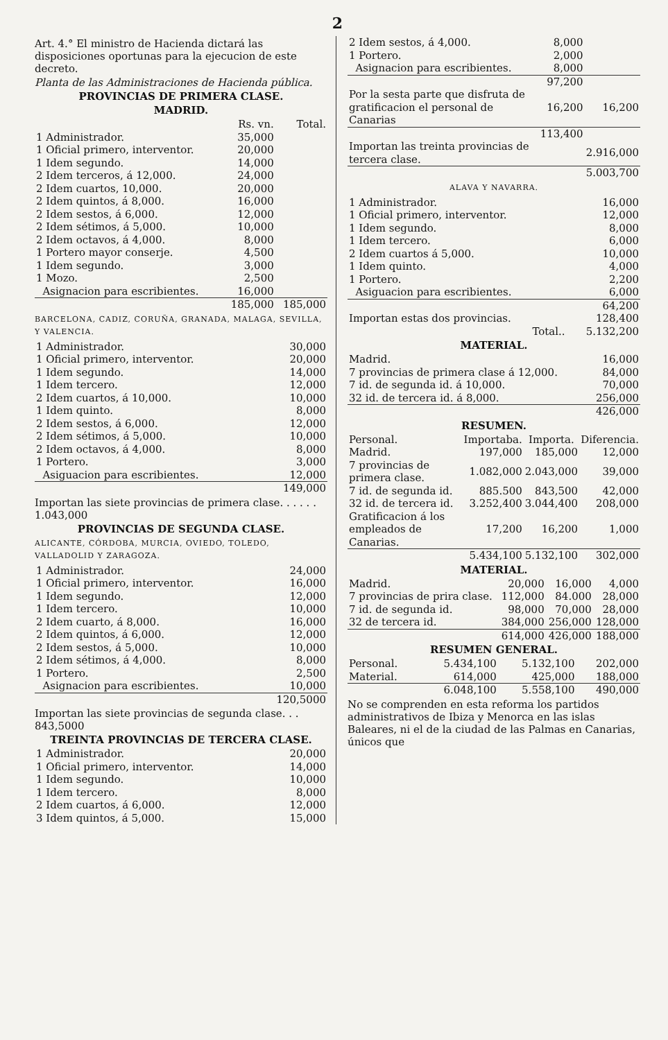2
Art. 4.° El ministro de Hacienda dictará las disposiciones oportunas para la ejecucion de este decreto.
Planta de las Administraciones de Hacienda pública.
PROVINCIAS DE PRIMERA CLASE.
MADRID.
| | Rs. vn. | Total. |
| --- | --- | --- |
| 1 Administrador. | 35,000 | |
| 1 Oficial primero, interventor. | 20,000 | |
| 1 Idem segundo. | 14,000 | |
| 2 Idem terceros, á 12,000. | 24,000 | |
| 2 Idem cuartos, 10,000. | 20,000 | |
| 2 Idem quintos, á 8,000. | 16,000 | |
| 2 Idem sestos, á 6,000. | 12,000 | |
| 2 Idem sétimos, á 5,000. | 10,000 | |
| 2 Idem octavos, á 4,000. | 8,000 | |
| 1 Portero mayor conserje. | 4,500 | |
| 1 Idem segundo. | 3,000 | |
| 1 Mozo. | 2,500 | |
| Asignacion para escribientes. | 16,000 | |
| | 185,000 | 185,000 |
BARCELONA, CADIZ, CORUÑA, GRANADA, MALAGA, SEVILLA, Y VALENCIA.
| 1 Administrador. | 30,000 |
| 1 Oficial primero, interventor. | 20,000 |
| 1 Idem segundo. | 14,000 |
| 1 Idem tercero. | 12,000 |
| 2 Idem cuartos, á 10,000. | 10,000 |
| 1 Idem quinto. | 8,000 |
| 2 Idem sestos, á 6,000. | 12,000 |
| 2 Idem sétimos, á 5,000. | 10,000 |
| 2 Idem octavos, á 4,000. | 8,000 |
| 1 Portero. | 3,000 |
| Asiguacion para escribientes. | 12,000 |
| | 149,000 |
Importan las siete provincias de primera clase. . . . . . 1.043,000
PROVINCIAS DE SEGUNDA CLASE.
ALICANTE, CÓRDOBA, MURCIA, OVIEDO, TOLEDO, VALLADOLID Y ZARAGOZA.
| 1 Administrador. | 24,000 |
| 1 Oficial primero, interventor. | 16,000 |
| 1 Idem segundo. | 12,000 |
| 1 Idem tercero. | 10,000 |
| 2 Idem cuarto, á 8,000. | 16,000 |
| 2 Idem quintos, á 6,000. | 12,000 |
| 2 Idem sestos, á 5,000. | 10,000 |
| 2 Idem sétimos, á 4,000. | 8,000 |
| 1 Portero. | 2,500 |
| Asignacion para escribientes. | 10,000 |
| | 120,5000 |
Importan las siete provincias de segunda clase. . . 843,5000
TREINTA PROVINCIAS DE TERCERA CLASE.
| 1 Administrador. | 20,000 |
| 1 Oficial primero, interventor. | 14,000 |
| 1 Idem segundo. | 10,000 |
| 1 Idem tercero. | 8,000 |
| 2 Idem cuartos, á 6,000. | 12,000 |
| 3 Idem quintos, á 5,000. | 15,000 |
| 2 Idem sestos, á 4,000. | 8,000 | |
| 1 Portero. | 2,000 | |
| Asignacion para escribientes. | 8,000 | |
| | 97,200 | |
| Por la sesta parte que disfruta de gratificacion el personal de Canarias | 16,200 | 16,200 |
| | 113,400 | |
| Importan las treinta provincias de tercera clase. | | 2.916,000 |
| | | 5.003,700 |
ALAVA Y NAVARRA.
| 1 Administrador. | 16,000 |
| 1 Oficial primero, interventor. | 12,000 |
| 1 Idem segundo. | 8,000 |
| 1 Idem tercero. | 6,000 |
| 2 Idem cuartos á 5,000. | 10,000 |
| 1 Idem quinto. | 4,000 |
| 1 Portero. | 2,200 |
| Asiguacion para escribientes. | 6,000 |
| | 64,200 |
| Importan estas dos provincias. | 128,400 |
| Total.. | 5.132,200 |
MATERIAL.
| Madrid. | 16,000 |
| 7 provincias de primera clase á 12,000. | 84,000 |
| 7 id. de segunda id. á 10,000. | 70,000 |
| 32 id. de tercera id. á 8,000. | 256,000 |
| | 426,000 |
RESUMEN.
| Personal. | Importaba. | Importa. | Diferencia. |
| --- | --- | --- | --- |
| Madrid. | 197,000 | 185,000 | 12,000 |
| 7 provincias de primera clase. | 1.082,000 | 2.043,000 | 39,000 |
| 7 id. de segunda id. | 885.500 | 843,500 | 42,000 |
| 32 id. de tercera id. | 3.252,400 | 3.044,400 | 208,000 |
| Gratificacion á los empleados de Canarias. | 17,200 | 16,200 | 1,000 |
| | 5.434,100 | 5.132,100 | 302,000 |
MATERIAL.
| Madrid. | 20,000 | 16,000 | 4,000 |
| 7 provincias de prira clase. | 112,000 | 84.000 | 28,000 |
| 7 id. de segunda id. | 98,000 | 70,000 | 28,000 |
| 32 de tercera id. | 384,000 | 256,000 | 128,000 |
| | 614,000 | 426,000 | 188,000 |
RESUMEN GENERAL.
| Personal. | 5.434,100 | 5.132,100 | 202,000 |
| Material. | 614,000 | 425,000 | 188,000 |
| | 6.048,100 | 5.558,100 | 490,000 |
No se comprenden en esta reforma los partidos administrativos de Ibiza y Menorca en las islas Baleares, ni el de la ciudad de las Palmas en Canarias, únicos que